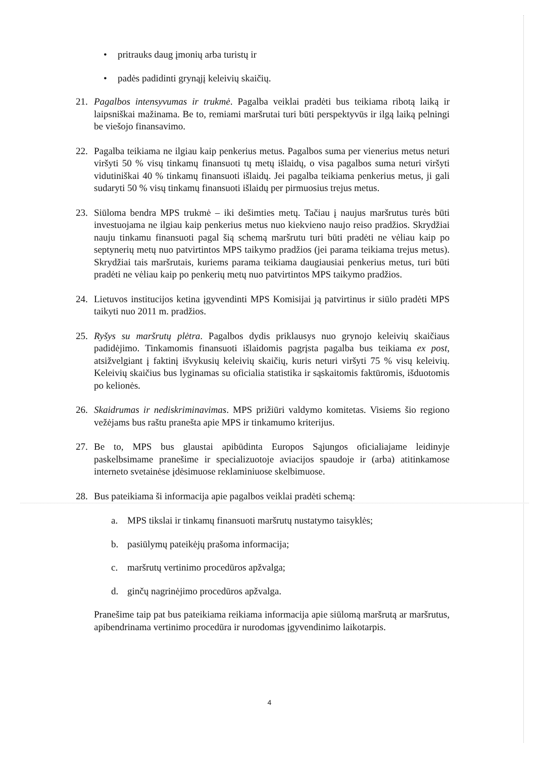• pritrauks daug įmonių arba turistų ir
• padės padidinti grynąjį keleivių skaičių.
21. Pagalbos intensyvumas ir trukmė. Pagalba veiklai pradėti bus teikiama ribotą laiką ir laipsniškai mažinama. Be to, remiami maršrutai turi būti perspektyvūs ir ilgą laiką pelningi be viešojo finansavimo.
22. Pagalba teikiama ne ilgiau kaip penkerius metus. Pagalbos suma per vienerius metus neturi viršyti 50 % visų tinkamų finansuoti tų metų išlaidų, o visa pagalbos suma neturi viršyti vidutiniškai 40 % tinkamų finansuoti išlaidų. Jei pagalba teikiama penkerius metus, ji gali sudaryti 50 % visų tinkamų finansuoti išlaidų per pirmuosius trejus metus.
23. Siūloma bendra MPS trukmė – iki dešimties metų. Tačiau į naujus maršrutus turės būti investuojama ne ilgiau kaip penkerius metus nuo kiekvieno naujo reiso pradžios. Skrydžiai nauju tinkamu finansuoti pagal šią schemą maršrutu turi būti pradėti ne vėliau kaip po septynerių metų nuo patvirtintos MPS taikymo pradžios (jei parama teikiama trejus metus). Skrydžiai tais maršrutais, kuriems parama teikiama daugiausiai penkerius metus, turi būti pradėti ne vėliau kaip po penkerių metų nuo patvirtintos MPS taikymo pradžios.
24. Lietuvos institucijos ketina įgyvendinti MPS Komisijai ją patvirtinus ir siūlo pradėti MPS taikyti nuo 2011 m. pradžios.
25. Ryšys su maršrutų plėtra. Pagalbos dydis priklausys nuo grynojo keleivių skaičiaus padidėjimo. Tinkamomis finansuoti išlaidomis pagrįsta pagalba bus teikiama ex post, atsižvelgiant į faktinį išvykusių keleivių skaičių, kuris neturi viršyti 75 % visų keleivių. Keleivių skaičius bus lyginamas su oficialia statistika ir sąskaitomis faktūromis, išduotomis po kelionės.
26. Skaidrumas ir nediskriminavimas. MPS prižiūri valdymo komitetas. Visiems šio regiono vežėjams bus raštu pranešta apie MPS ir tinkamumo kriterijus.
27. Be to, MPS bus glaustai apibūdinta Europos Sąjungos oficialiajame leidinyje paskelbsimame pranešime ir specializuotoje aviacijos spaudoje ir (arba) atitinkamose interneto svetainėse įdėsimuose reklaminiuose skelbimuose.
28. Bus pateikiama ši informacija apie pagalbos veiklai pradėti schemą:
a. MPS tikslai ir tinkamų finansuoti maršrutų nustatymo taisyklės;
b. pasiūlymų pateikėjų prašoma informacija;
c. maršrutų vertinimo procedūros apžvalga;
d. ginčų nagrinėjimo procedūros apžvalga.
Pranešime taip pat bus pateikiama reikiama informacija apie siūlomą maršrutą ar maršrutus, apibendrinama vertinimo procedūra ir nurodomas įgyvendinimo laikotarpis.
4